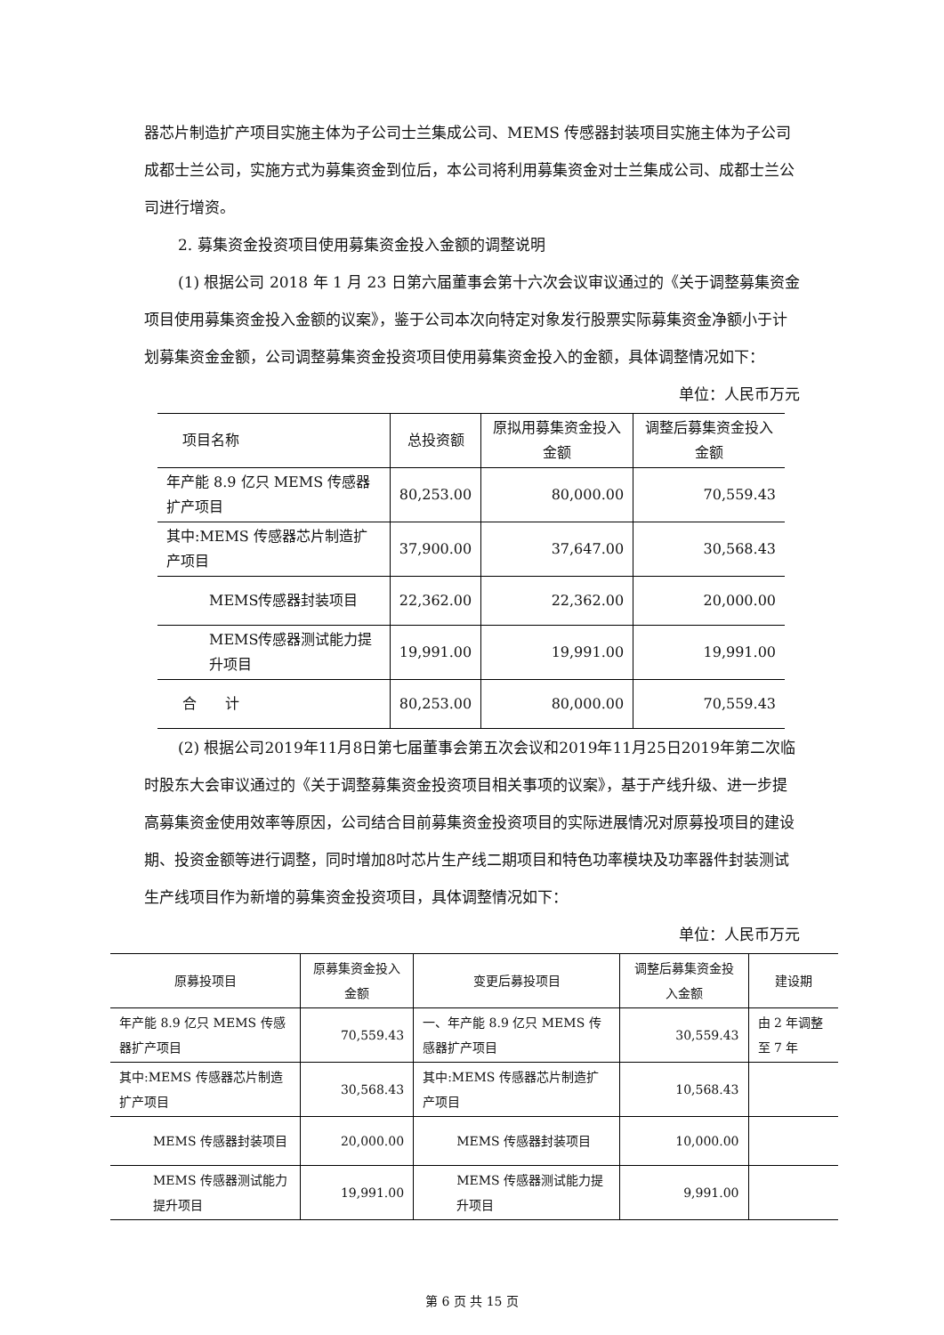器芯片制造扩产项目实施主体为子公司士兰集成公司、MEMS 传感器封装项目实施主体为子公司成都士兰公司，实施方式为募集资金到位后，本公司将利用募集资金对士兰集成公司、成都士兰公司进行增资。
2. 募集资金投资项目使用募集资金投入金额的调整说明
(1) 根据公司 2018 年 1 月 23 日第六届董事会第十六次会议审议通过的《关于调整募集资金项目使用募集资金投入金额的议案》，鉴于公司本次向特定对象发行股票实际募集资金净额小于计划募集资金金额，公司调整募集资金投资项目使用募集资金投入的金额，具体调整情况如下：
单位：人民币万元
| 项目名称 | 总投资额 | 原拟用募集资金投入金额 | 调整后募集资金投入金额 |
| --- | --- | --- | --- |
| 年产能 8.9 亿只 MEMS 传感器扩产项目 | 80,253.00 | 80,000.00 | 70,559.43 |
| 其中:MEMS 传感器芯片制造扩产项目 | 37,900.00 | 37,647.00 | 30,568.43 |
| MEMS传感器封装项目 | 22,362.00 | 22,362.00 | 20,000.00 |
| MEMS传感器测试能力提升项目 | 19,991.00 | 19,991.00 | 19,991.00 |
| 合 计 | 80,253.00 | 80,000.00 | 70,559.43 |
(2) 根据公司2019年11月8日第七届董事会第五次会议和2019年11月25日2019年第二次临时股东大会审议通过的《关于调整募集资金投资项目相关事项的议案》，基于产线升级、进一步提高募集资金使用效率等原因，公司结合目前募集资金投资项目的实际进展情况对原募投项目的建设期、投资金额等进行调整，同时增加8吋芯片生产线二期项目和特色功率模块及功率器件封装测试生产线项目作为新增的募集资金投资项目，具体调整情况如下：
单位：人民币万元
| 原募投项目 | 原募集资金投入金额 | 变更后募投项目 | 调整后募集资金投入金额 | 建设期 |
| --- | --- | --- | --- | --- |
| 年产能 8.9 亿只 MEMS 传感器扩产项目 | 70,559.43 | 一、年产能 8.9 亿只 MEMS 传感器扩产项目 | 30,559.43 | 由 2 年调整至 7 年 |
| 其中:MEMS 传感器芯片制造扩产项目 | 30,568.43 | 其中:MEMS 传感器芯片制造扩产项目 | 10,568.43 | |
| MEMS 传感器封装项目 | 20,000.00 | MEMS 传感器封装项目 | 10,000.00 | |
| MEMS 传感器测试能力提升项目 | 19,991.00 | MEMS 传感器测试能力提升项目 | 9,991.00 | |
第 6 页 共 15 页